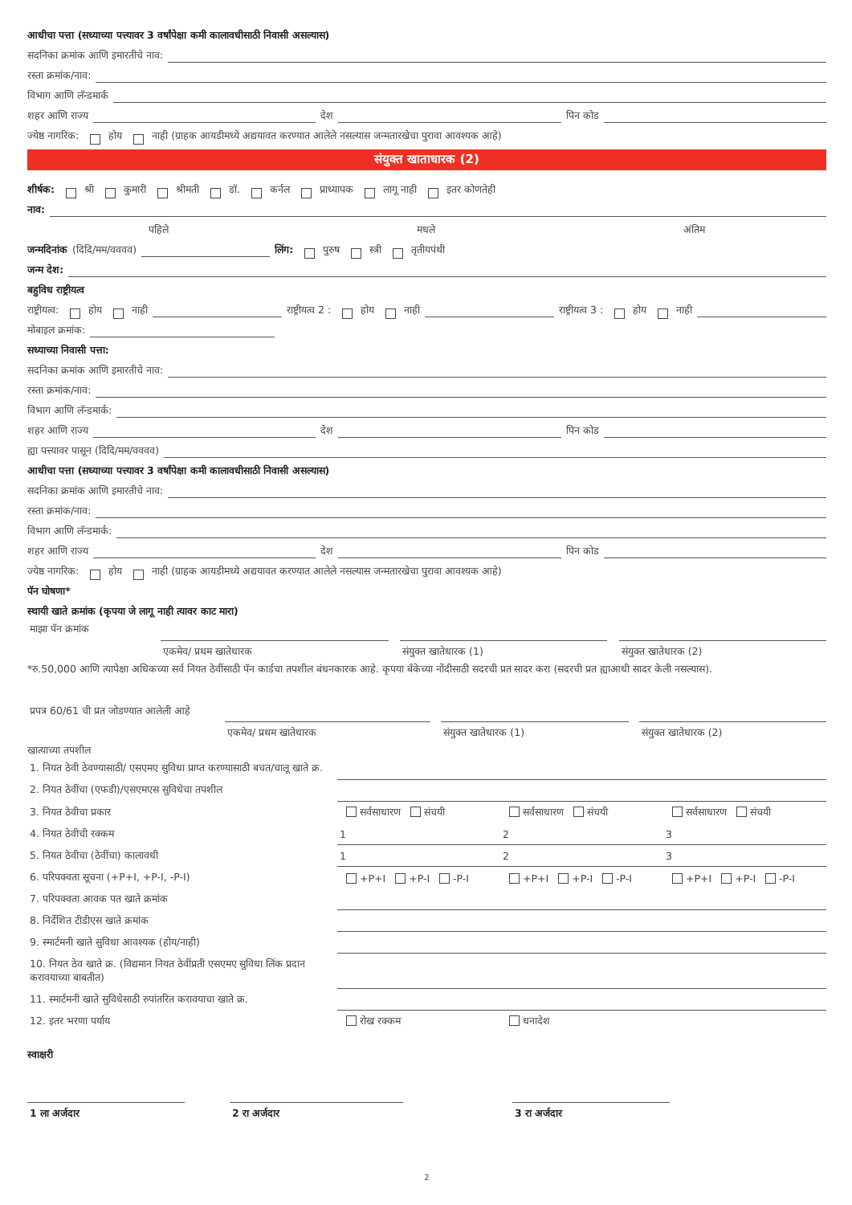आधीचा पत्ता (सध्याच्या पत्त्यावर 3 वर्षांपेक्षा कमी कालावधीसाठी निवासी असल्यास)
सदनिका क्रमांक आणि इमारतीचे नाव:
रस्ता क्रमांक/नाव:
विभाग आणि लॅन्डमार्क
शहर आणि राज्य देश पिन कोड
ज्येष्ठ नागरिक: होय नाही (ग्राहक आयडीमध्ये अद्ययावत करण्यात आलेले नसल्यास जन्मतारखेचा पुरावा आवश्यक आहे)
संयुक्त खाताधारक (2)
शीर्षक: श्री कुमारी श्रीमती डॉ. कर्नल प्राध्यापक लागू नाही इतर कोणतेही
नाव:
पहिले मधले अंतिम
जन्मदिनांक (दिदि/मम/वववव) लिंग: पुरुष स्त्री तृतीयपंथी
जन्म देश:
बहुविध राष्ट्रीयत्व
राष्ट्रीयत्व: होय नाही राष्ट्रीयत्व 2 : होय नाही राष्ट्रीयत्व 3 : होय नाही
मोबाइल क्रमांक:
सध्याच्या निवासी पत्ता:
सदनिका क्रमांक आणि इमारतीचे नाव:
रस्ता क्रमांक/नाव:
विभाग आणि लॅन्डमार्क:
शहर आणि राज्य देश पिन कोड
ह्या पत्त्यावर पासून (दिदि/मम/वववव)
आधीचा पत्ता (सध्याच्या पत्त्यावर 3 वर्षांपेक्षा कमी कालावधीसाठी निवासी असल्यास)
सदनिका क्रमांक आणि इमारतीचे नाव:
रस्ता क्रमांक/नाव:
विभाग आणि लॅन्डमार्क:
शहर आणि राज्य देश पिन कोड
ज्येष्ठ नागरिक: होय नाही (ग्राहक आयडीमध्ये अद्ययावत करण्यात आलेले नसल्यास जन्मतारखेचा पुरावा आवश्यक आहे)
पॅन घोषणा*
स्थायी खाते क्रमांक (कृपया जे लागू नाही त्यावर काट मारा)
| माझा पॅन क्रमांक | | | | | |
| | एकमेव/ प्रथम खातेधारक | | संयुक्त खातेधारक (1) | | संयुक्त खातेधारक (2) |
*रु.50,000 आणि त्यापेक्षा अधिकच्या सर्व नियत ठेवींसाठी पॅन कार्डचा तपशील बंधनकारक आहे. कृपया बँकेच्या नोंदीसाठी सदरची प्रत सादर करा (सदरची प्रत ह्याआधी सादर केली नसल्यास).
| प्रपत्र 60/61 ची प्रत जोडण्यात आलेली आहे | | | | | |
| | एकमेव/ प्रथम खातेधारक | | संयुक्त खातेधारक (1) | | संयुक्त खातेधारक (2) |
खात्याच्या तपशील
| 1. नियत ठेवी ठेवण्यासाठी/ एसएमए सुविधा प्राप्त करण्यासाठी बचत/चालू खाते क्र. | | | |
| 2. नियत ठेवींचा (एफडी)/एसएमएस सुविधेचा तपशील | | | |
| 3. नियत ठेवीचा प्रकार | सर्वसाधारण संचयी | सर्वसाधारण संचयी | सर्वसाधारण संचयी |
| 4. नियत ठेवीची रक्कम | 1 | 2 | 3 |
| 5. नियत ठेवीचा (ठेवींचा) कालावधी | 1 | 2 | 3 |
| 6. परिपक्वता सूचना (+P+I, +P-I, -P-I) | +P+I +P-I -P-I | +P+I +P-I -P-I | +P+I +P-I -P-I |
| 7. परिपक्वता आवक पत खाते क्रमांक | | | |
| 8. निर्देशित टीडीएस खाते क्रमांक | | | |
| 9. स्मार्टमनी खाते सुविधा आवश्यक (होय/नाही) | | | |
| 10. नियत ठेव खाते क्र. (विद्यमान नियत ठेवींप्रती एसएमए सुविधा लिंक प्रदान करावयाच्या बाबतीत) | | | |
| 11. स्मार्टमनी खाते सुविधेसाठी रुपांतरित करावयाचा खाते क्र. | | | |
| 12. इतर भरणा पर्याय | रोख रक्कम | धनादेश | |
स्वाक्षरी
| 1 ला अर्जदार | | 2 रा अर्जदार | | 3 रा अर्जदार | |
2